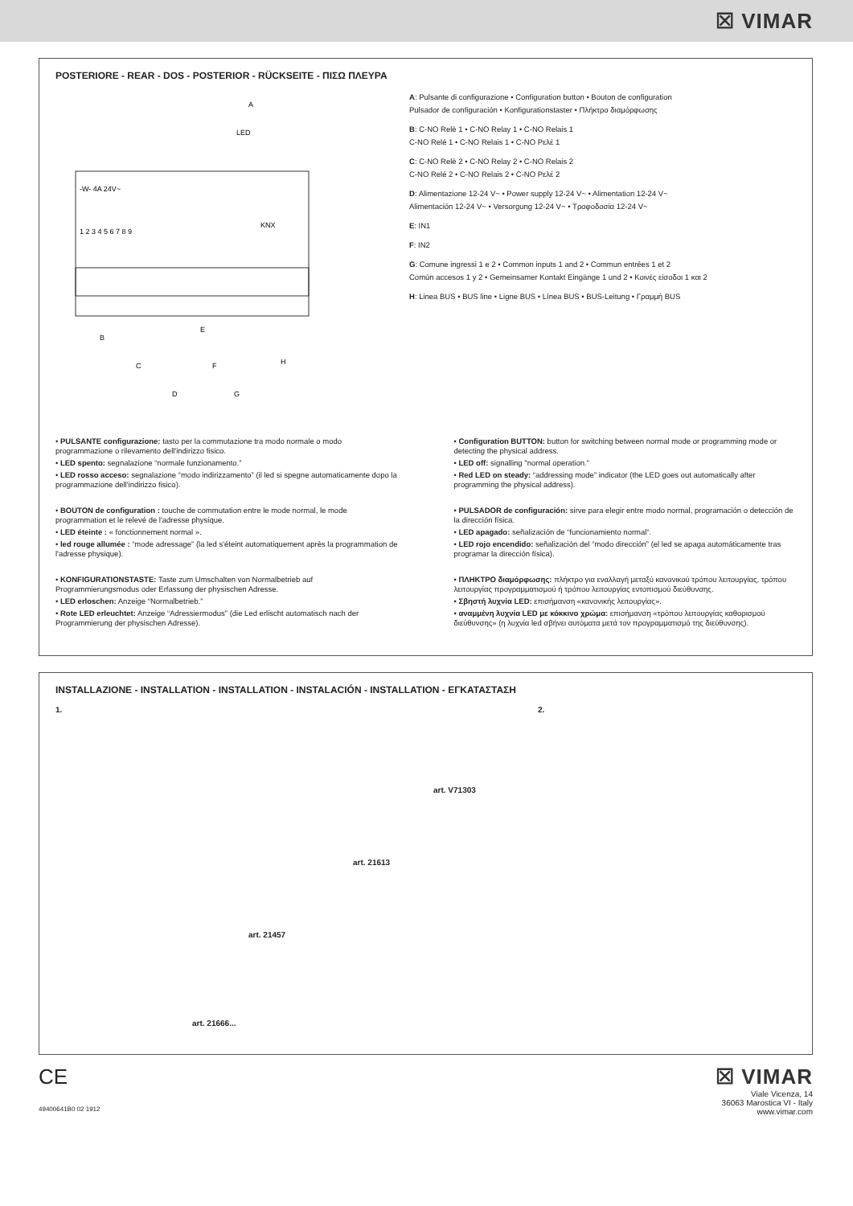☒ VIMAR
POSTERIORE - REAR - DOS - POSTERIOR - RÜCKSEITE - ΠΙΣΩ ΠΛΕΥΡΑ
-W- 4A 24V~
1 2 3 4 5 6 7 8 9
KNX
A
LED
B
C
D
E
F
G
H
A: Pulsante di configurazione • Configuration button • Bouton de configuration
Pulsador de configuración • Konfigurationstaster • Πλήκτρο διαμόρφωσης
B: C-NO Relè 1 • C-NO Relay 1 • C-NO Relais 1
C-NO Relé 1 • C-NO Relais 1 • C-NO Ρελέ 1
C: C-NO Relè 2 • C-NO Relay 2 • C-NO Relais 2
C-NO Relé 2 • C-NO Relais 2 • C-NO Ρελέ 2
D: Alimentazione 12-24 V~ • Power supply 12-24 V~ • Alimentation 12-24 V~
Alimentación 12-24 V~ • Versorgung 12-24 V~ • Τροφοδοσία 12-24 V~
E: IN1
F: IN2
G: Comune ingressi 1 e 2 • Common inputs 1 and 2 • Commun entrées 1 et 2
Común accesos 1 y 2 • Gemeinsamer Kontakt Eingänge 1 und 2 • Κοινές είσοδοι 1 και 2
H: Linea BUS • BUS line • Ligne BUS • Línea BUS • BUS-Leitung • Γραμμή BUS
• PULSANTE configurazione: tasto per la commutazione tra modo normale o modo programmazione o rilevamento dell'indirizzo fisico.
• LED spento: segnalazione “normale funzionamento.”
• LED rosso acceso: segnalazione “modo indirizzamento” (il led si spegne automaticamente dopo la programmazione dell'indirizzo fisico).
• BOUTON de configuration : touche de commutation entre le mode normal, le mode programmation et le relevé de l'adresse physique.
• LED éteinte : « fonctionnement normal ».
• led rouge allumée : “mode adressage” (la led s'éteint automatiquement après la programmation de l'adresse physique).
• KONFIGURATIONSTASTE: Taste zum Umschalten von Normalbetrieb auf Programmierungsmodus oder Erfassung der physischen Adresse.
• LED erloschen: Anzeige “Normalbetrieb.”
• Rote LED erleuchtet: Anzeige “Adressiermodus” (die Led erlischt automatisch nach der Programmierung der physischen Adresse).
• Configuration BUTTON: button for switching between normal mode or programming mode or detecting the physical address.
• LED off: signalling "normal operation."
• Red LED on steady: “addressing mode” indicator (the LED goes out automatically after programming the physical address).
• PULSADOR de configuración: sirve para elegir entre modo normal, programación o detección de la dirección física.
• LED apagado: señalización de “funcionamiento normal“.
• LED rojo encendido: señalización del “modo dirección” (el led se apaga automáticamente tras programar la dirección física).
• ΠΛΗΚΤΡΟ διαμόρφωσης: πλήκτρο για εναλλαγή μεταξύ κανονικού τρόπου λειτουργίας, τρόπου λειτουργίας προγραμματισμού ή τρόπου λειτουργίας εντοπισμού διεύθυνσης.
• Σβηστή λυχνία LED: επισήμανση «κανονικής λειτουργίας».
• αναμμένη λυχνία LED με κόκκινο χρώμα: επισήμανση «τρόπου λειτουργίας καθορισμού διεύθυνσης» (η λυχνία led σβήνει αυτόματα μετά τον προγραμματισμό της διεύθυνσης).
INSTALLAZIONE - INSTALLATION - INSTALLATION - INSTALACIÓN - INSTALLATION - ΕΓΚΑΤΑΣΤΑΣΗ
1. 2.
art. V71303
art. 21613
art. 21457
art. 21666...
CE
49400641B0 02 1912
☒ VIMAR
Viale Vicenza, 14
36063 Marostica VI - Italy
www.vimar.com